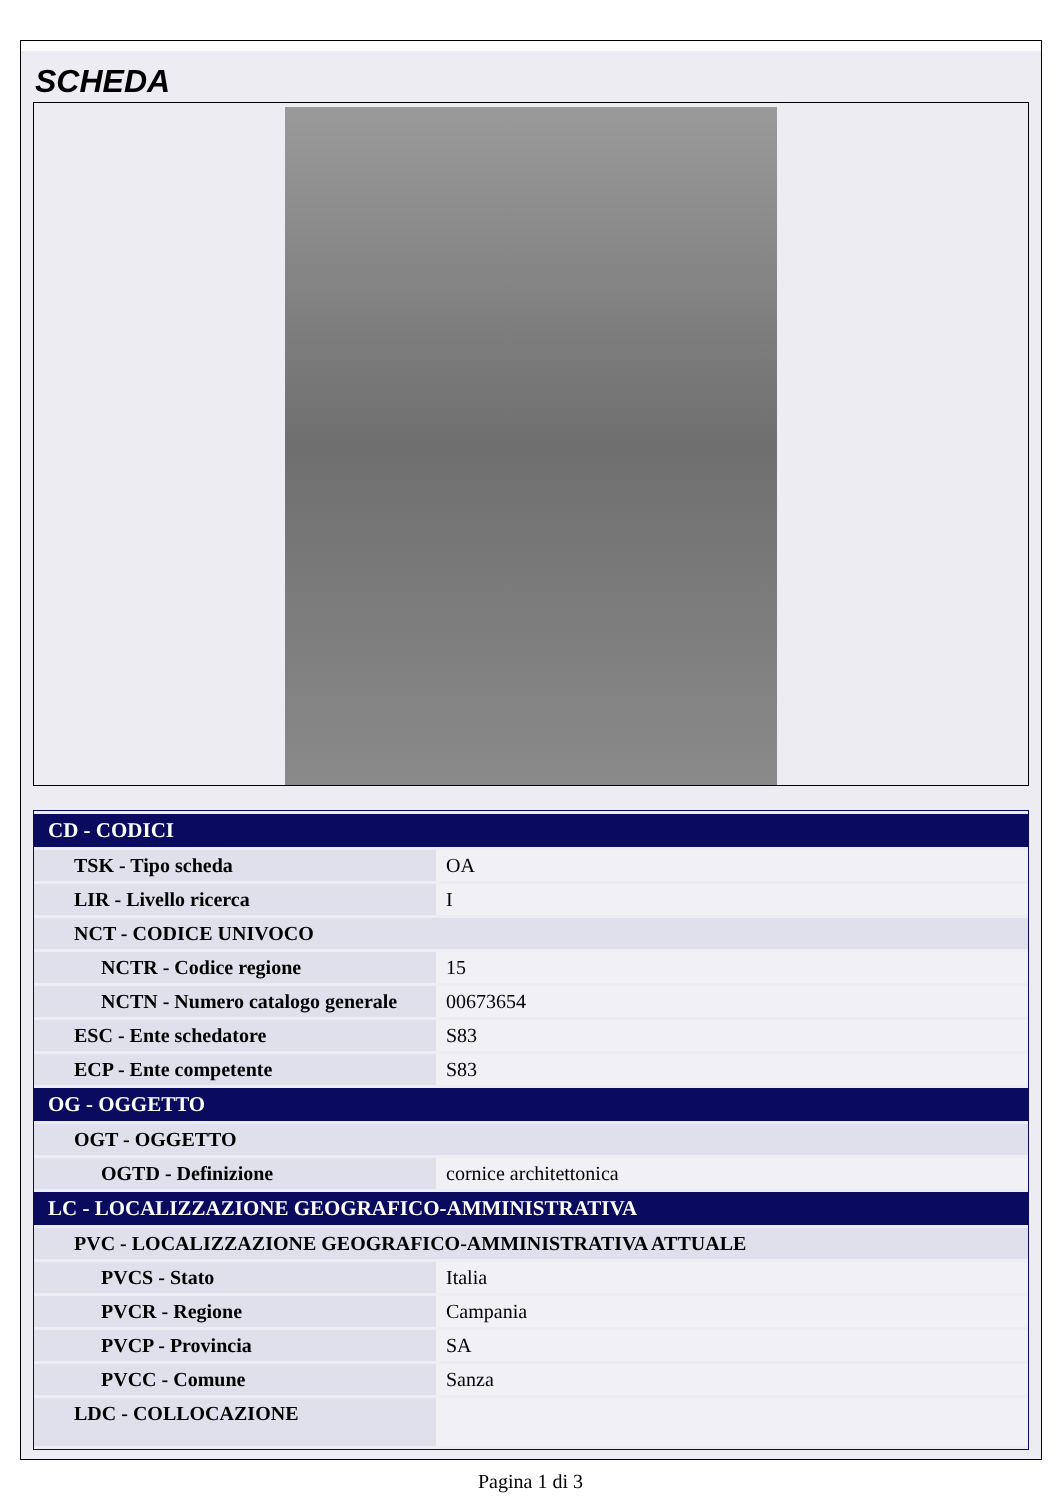SCHEDA
| CD - CODICI | |
| --- | --- |
| TSK - Tipo scheda | OA |
| LIR - Livello ricerca | I |
| NCT - CODICE UNIVOCO | |
| NCTR - Codice regione | 15 |
| NCTN - Numero catalogo generale | 00673654 |
| ESC - Ente schedatore | S83 |
| ECP - Ente competente | S83 |
| OG - OGGETTO | |
| OGT - OGGETTO | |
| OGTD - Definizione | cornice architettonica |
| LC - LOCALIZZAZIONE GEOGRAFICO-AMMINISTRATIVA | |
| PVC - LOCALIZZAZIONE GEOGRAFICO-AMMINISTRATIVA ATTUALE | |
| PVCS - Stato | Italia |
| PVCR - Regione | Campania |
| PVCP - Provincia | SA |
| PVCC - Comune | Sanza |
| LDC - COLLOCAZIONE | |
Pagina 1 di 3